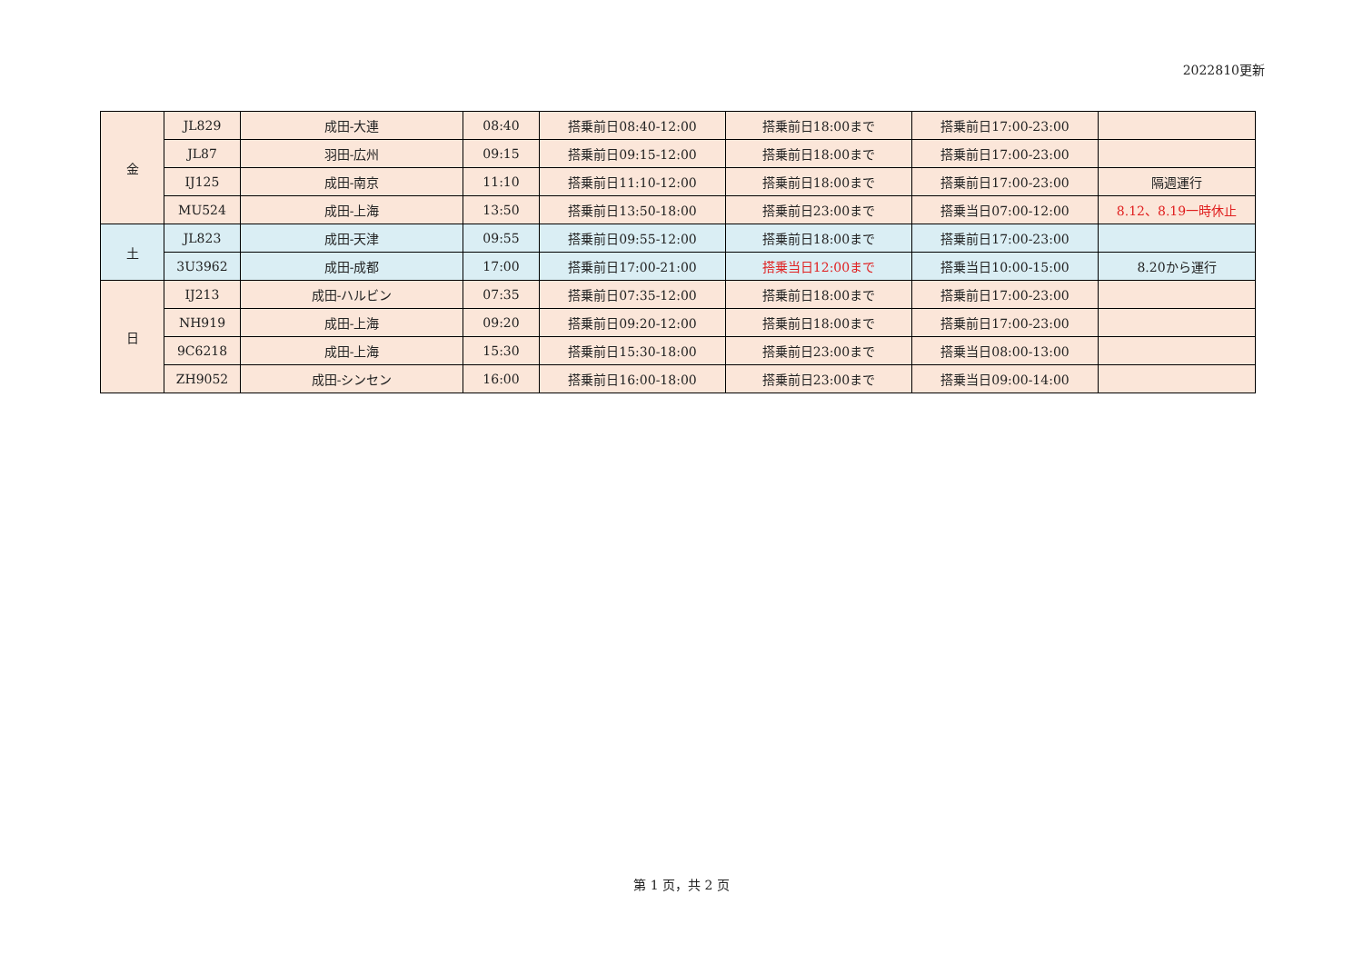2022810更新
| 金 | JL829 | 成田-大連 | 08:40 | 搭乗前日08:40-12:00 | 搭乗前日18:00まで | 搭乗前日17:00-23:00 | |
| | JL87 | 羽田-広州 | 09:15 | 搭乗前日09:15-12:00 | 搭乗前日18:00まで | 搭乗前日17:00-23:00 | |
| | IJ125 | 成田-南京 | 11:10 | 搭乗前日11:10-12:00 | 搭乗前日18:00まで | 搭乗前日17:00-23:00 | 隔週運行 |
| | MU524 | 成田-上海 | 13:50 | 搭乗前日13:50-18:00 | 搭乗前日23:00まで | 搭乗当日07:00-12:00 | 8.12、8.19一時休止 |
| 土 | JL823 | 成田-天津 | 09:55 | 搭乗前日09:55-12:00 | 搭乗前日18:00まで | 搭乗前日17:00-23:00 | |
| | 3U3962 | 成田-成都 | 17:00 | 搭乗前日17:00-21:00 | 搭乗当日12:00まで | 搭乗当日10:00-15:00 | 8.20から運行 |
| 日 | IJ213 | 成田-ハルビン | 07:35 | 搭乗前日07:35-12:00 | 搭乗前日18:00まで | 搭乗前日17:00-23:00 | |
| | NH919 | 成田-上海 | 09:20 | 搭乗前日09:20-12:00 | 搭乗前日18:00まで | 搭乗前日17:00-23:00 | |
| | 9C6218 | 成田-上海 | 15:30 | 搭乗前日15:30-18:00 | 搭乗前日23:00まで | 搭乗当日08:00-13:00 | |
| | ZH9052 | 成田-シンセン | 16:00 | 搭乗前日16:00-18:00 | 搭乗前日23:00まで | 搭乗当日09:00-14:00 | |
第 1 页，共 2 页